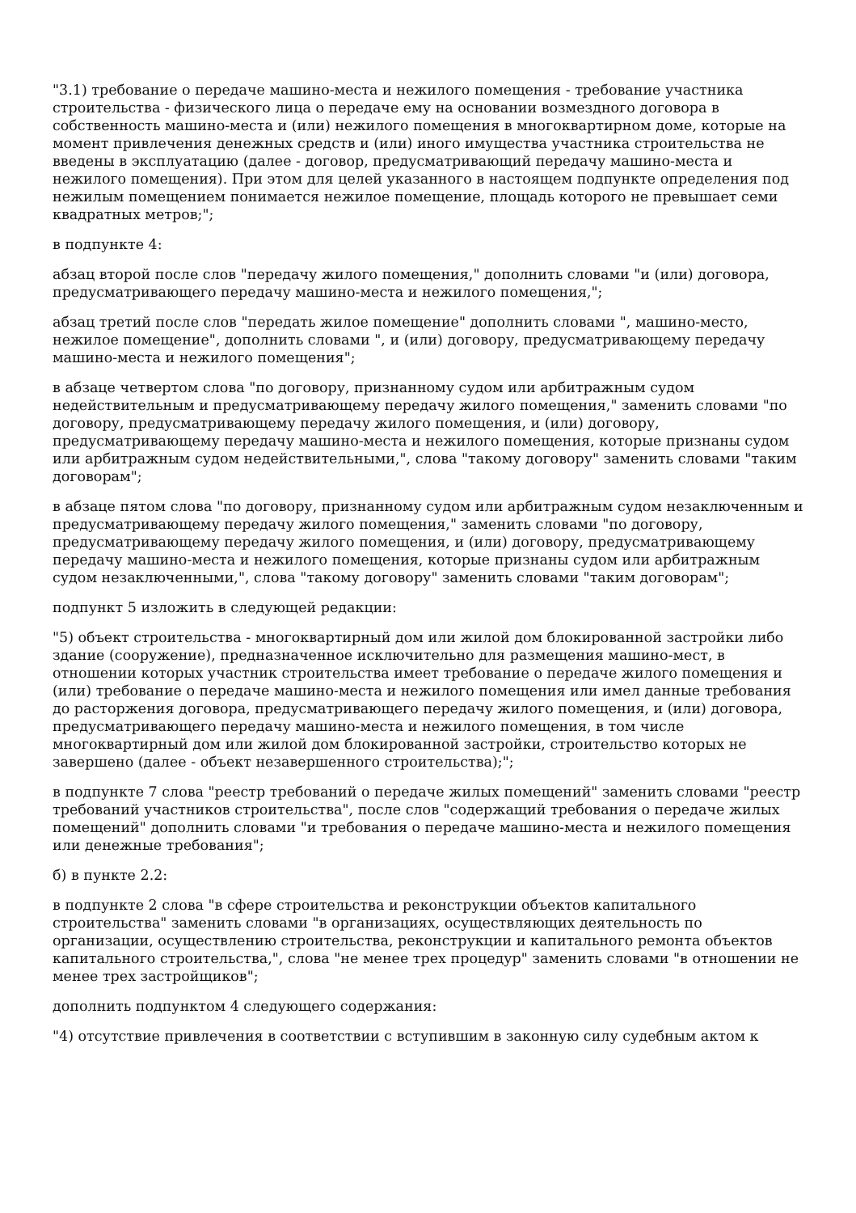"3.1) требование о передаче машино-места и нежилого помещения - требование участника строительства - физического лица о передаче ему на основании возмездного договора в собственность машино-места и (или) нежилого помещения в многоквартирном доме, которые на момент привлечения денежных средств и (или) иного имущества участника строительства не введены в эксплуатацию (далее - договор, предусматривающий передачу машино-места и нежилого помещения). При этом для целей указанного в настоящем подпункте определения под нежилым помещением понимается нежилое помещение, площадь которого не превышает семи квадратных метров;";
в подпункте 4:
абзац второй после слов "передачу жилого помещения," дополнить словами "и (или) договора, предусматривающего передачу машино-места и нежилого помещения,";
абзац третий после слов "передать жилое помещение" дополнить словами ", машино-место, нежилое помещение", дополнить словами ", и (или) договору, предусматривающему передачу машино-места и нежилого помещения";
в абзаце четвертом слова "по договору, признанному судом или арбитражным судом недействительным и предусматривающему передачу жилого помещения," заменить словами "по договору, предусматривающему передачу жилого помещения, и (или) договору, предусматривающему передачу машино-места и нежилого помещения, которые признаны судом или арбитражным судом недействительными,", слова "такому договору" заменить словами "таким договорам";
в абзаце пятом слова "по договору, признанному судом или арбитражным судом незаключенным и предусматривающему передачу жилого помещения," заменить словами "по договору, предусматривающему передачу жилого помещения, и (или) договору, предусматривающему передачу машино-места и нежилого помещения, которые признаны судом или арбитражным судом незаключенными,", слова "такому договору" заменить словами "таким договорам";
подпункт 5 изложить в следующей редакции:
"5) объект строительства - многоквартирный дом или жилой дом блокированной застройки либо здание (сооружение), предназначенное исключительно для размещения машино-мест, в отношении которых участник строительства имеет требование о передаче жилого помещения и (или) требование о передаче машино-места и нежилого помещения или имел данные требования до расторжения договора, предусматривающего передачу жилого помещения, и (или) договора, предусматривающего передачу машино-места и нежилого помещения, в том числе многоквартирный дом или жилой дом блокированной застройки, строительство которых не завершено (далее - объект незавершенного строительства);";
в подпункте 7 слова "реестр требований о передаче жилых помещений" заменить словами "реестр требований участников строительства", после слов "содержащий требования о передаче жилых помещений" дополнить словами "и требования о передаче машино-места и нежилого помещения или денежные требования";
б) в пункте 2.2:
в подпункте 2 слова "в сфере строительства и реконструкции объектов капитального строительства" заменить словами "в организациях, осуществляющих деятельность по организации, осуществлению строительства, реконструкции и капитального ремонта объектов капитального строительства,", слова "не менее трех процедур" заменить словами "в отношении не менее трех застройщиков";
дополнить подпунктом 4 следующего содержания:
"4) отсутствие привлечения в соответствии с вступившим в законную силу судебным актом к